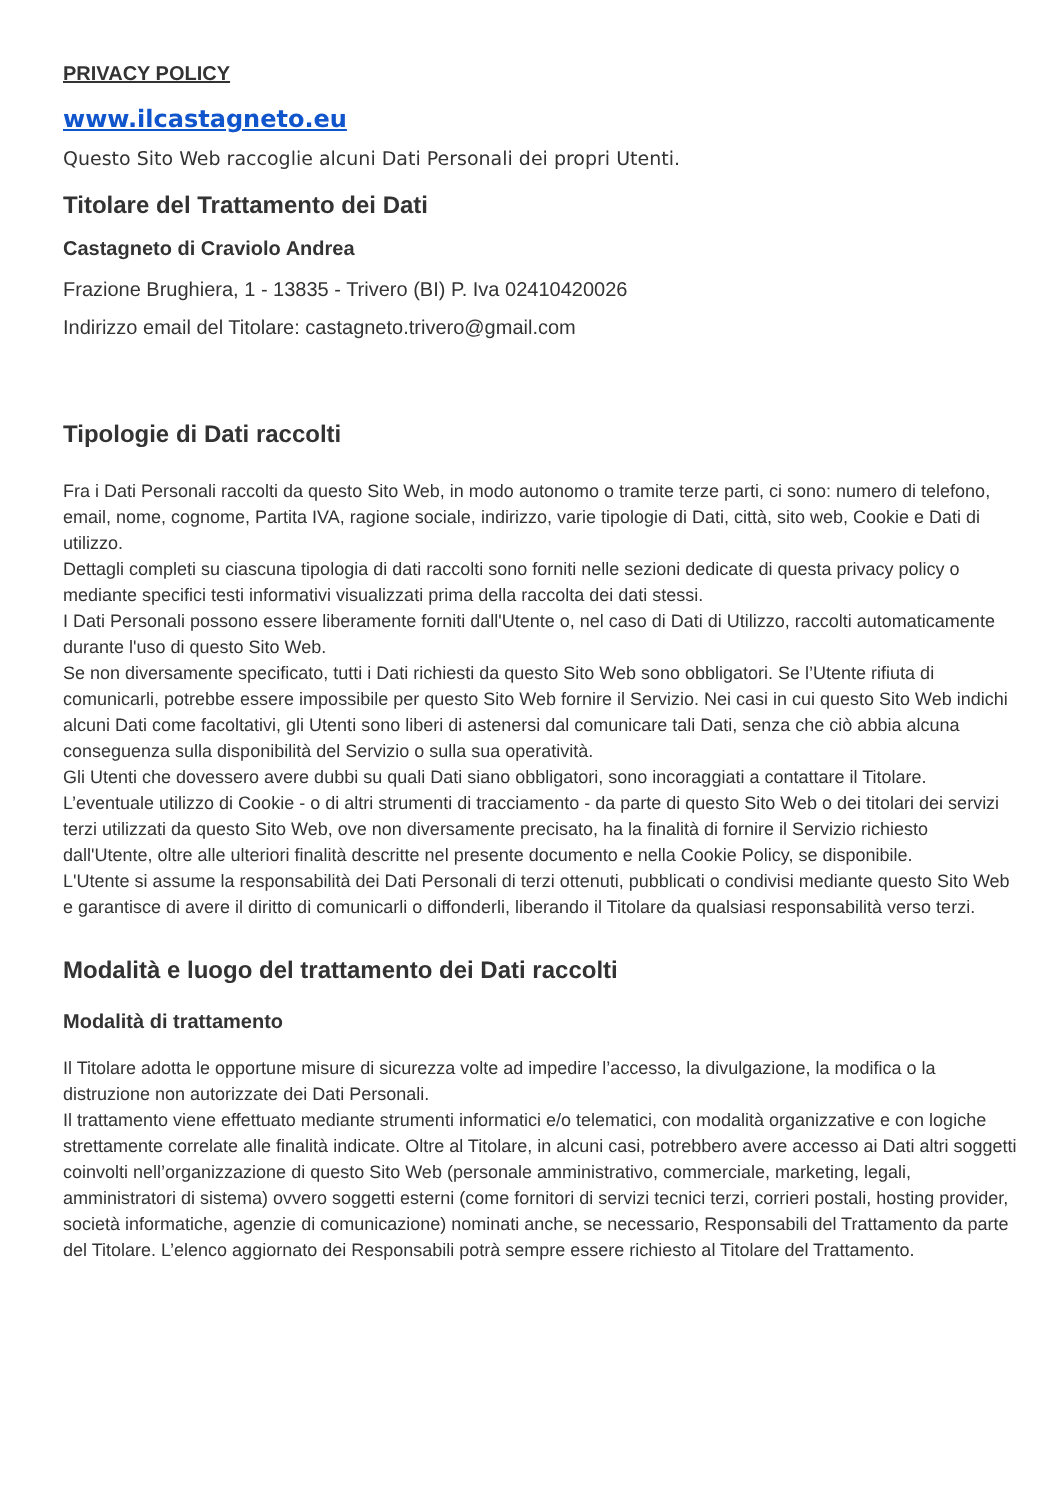PRIVACY POLICY
www.ilcastagneto.eu
Questo Sito Web raccoglie alcuni Dati Personali dei propri Utenti.
Titolare del Trattamento dei Dati
Castagneto di Craviolo Andrea
Frazione Brughiera, 1 - 13835 - Trivero (BI) P. Iva 02410420026
Indirizzo email del Titolare: castagneto.trivero@gmail.com
Tipologie di Dati raccolti
Fra i Dati Personali raccolti da questo Sito Web, in modo autonomo o tramite terze parti, ci sono: numero di telefono, email, nome, cognome, Partita IVA, ragione sociale, indirizzo, varie tipologie di Dati, città, sito web, Cookie e Dati di utilizzo.
Dettagli completi su ciascuna tipologia di dati raccolti sono forniti nelle sezioni dedicate di questa privacy policy o mediante specifici testi informativi visualizzati prima della raccolta dei dati stessi.
I Dati Personali possono essere liberamente forniti dall'Utente o, nel caso di Dati di Utilizzo, raccolti automaticamente durante l'uso di questo Sito Web.
Se non diversamente specificato, tutti i Dati richiesti da questo Sito Web sono obbligatori. Se l’Utente rifiuta di comunicarli, potrebbe essere impossibile per questo Sito Web fornire il Servizio. Nei casi in cui questo Sito Web indichi alcuni Dati come facoltativi, gli Utenti sono liberi di astenersi dal comunicare tali Dati, senza che ciò abbia alcuna conseguenza sulla disponibilità del Servizio o sulla sua operatività.
Gli Utenti che dovessero avere dubbi su quali Dati siano obbligatori, sono incoraggiati a contattare il Titolare.
L’eventuale utilizzo di Cookie - o di altri strumenti di tracciamento - da parte di questo Sito Web o dei titolari dei servizi terzi utilizzati da questo Sito Web, ove non diversamente precisato, ha la finalità di fornire il Servizio richiesto dall'Utente, oltre alle ulteriori finalità descritte nel presente documento e nella Cookie Policy, se disponibile.
L'Utente si assume la responsabilità dei Dati Personali di terzi ottenuti, pubblicati o condivisi mediante questo Sito Web e garantisce di avere il diritto di comunicarli o diffonderli, liberando il Titolare da qualsiasi responsabilità verso terzi.
Modalità e luogo del trattamento dei Dati raccolti
Modalità di trattamento
Il Titolare adotta le opportune misure di sicurezza volte ad impedire l’accesso, la divulgazione, la modifica o la distruzione non autorizzate dei Dati Personali.
Il trattamento viene effettuato mediante strumenti informatici e/o telematici, con modalità organizzative e con logiche strettamente correlate alle finalità indicate. Oltre al Titolare, in alcuni casi, potrebbero avere accesso ai Dati altri soggetti coinvolti nell’organizzazione di questo Sito Web (personale amministrativo, commerciale, marketing, legali, amministratori di sistema) ovvero soggetti esterni (come fornitori di servizi tecnici terzi, corrieri postali, hosting provider, società informatiche, agenzie di comunicazione) nominati anche, se necessario, Responsabili del Trattamento da parte del Titolare. L’elenco aggiornato dei Responsabili potrà sempre essere richiesto al Titolare del Trattamento.